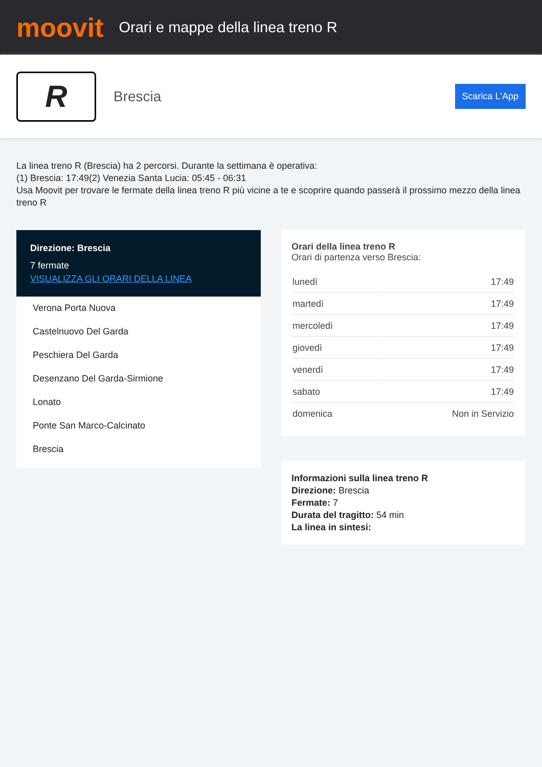moovit
Orari e mappe della linea treno R
R
Brescia
Scarica L'App
La linea treno R (Brescia) ha 2 percorsi. Durante la settimana è operativa:
(1) Brescia: 17:49(2) Venezia Santa Lucia: 05:45 - 06:31
Usa Moovit per trovare le fermate della linea treno R più vicine a te e scoprire quando passerà il prossimo mezzo della linea treno R
Direzione: Brescia
7 fermate
VISUALIZZA GLI ORARI DELLA LINEA
Verona Porta Nuova
Castelnuovo Del Garda
Peschiera Del Garda
Desenzano Del Garda-Sirmione
Lonato
Ponte San Marco-Calcinato
Brescia
Orari della linea treno R
Orari di partenza verso Brescia:
| lunedì | 17:49 |
| martedì | 17:49 |
| mercoledì | 17:49 |
| giovedì | 17:49 |
| venerdì | 17:49 |
| sabato | 17:49 |
| domenica | Non in Servizio |
Informazioni sulla linea treno R
Direzione: Brescia
Fermate: 7
Durata del tragitto: 54 min
La linea in sintesi: